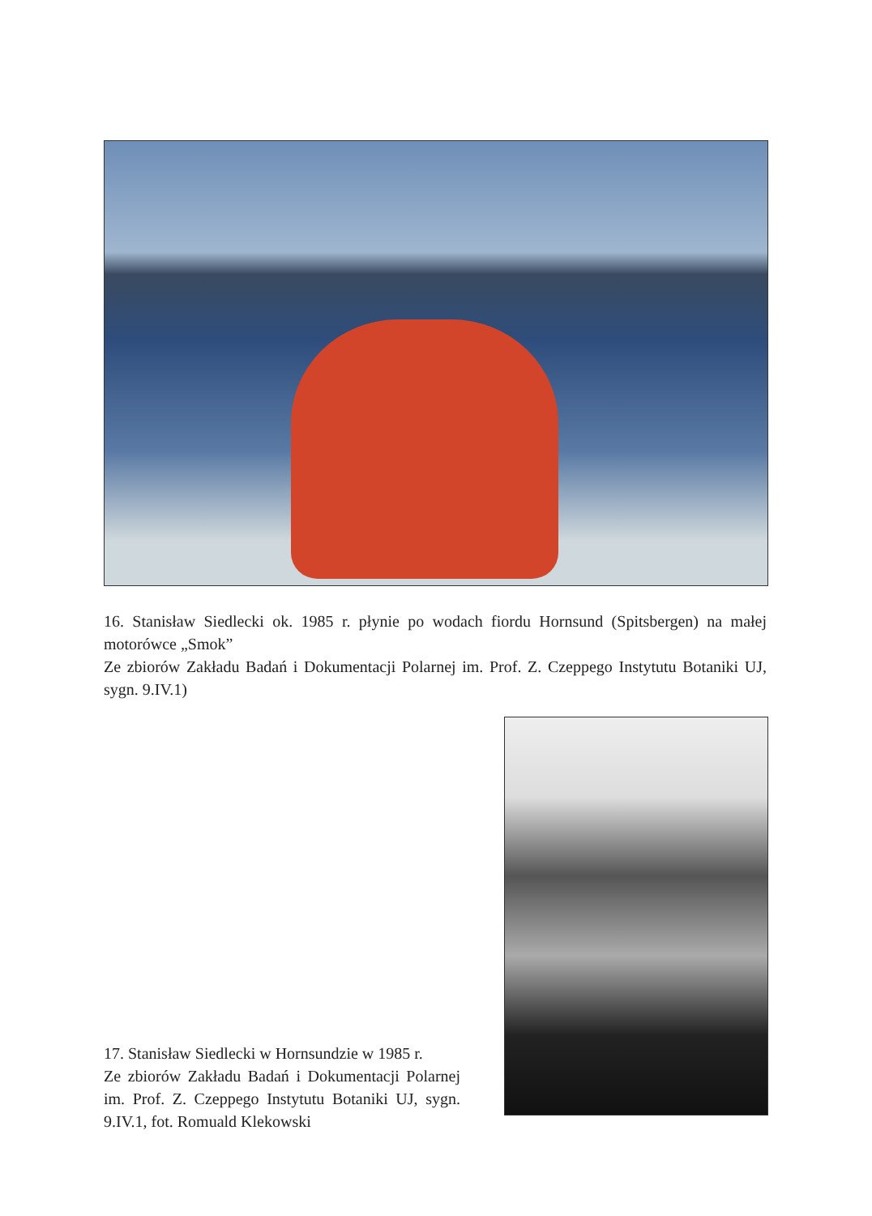16. Stanisław Siedlecki ok. 1985 r. płynie po wodach fiordu Hornsund (Spitsbergen) na małej motorówce „Smok”
Ze zbiorów Zakładu Badań i Dokumentacji Polarnej im. Prof. Z. Czeppego Instytutu Botaniki UJ, sygn. 9.IV.1)
17. Stanisław Siedlecki w Hornsundzie w 1985 r.
Ze zbiorów Zakładu Badań i Dokumentacji Polarnej im. Prof. Z. Czeppego Instytutu Botaniki UJ, sygn. 9.IV.1, fot. Romuald Klekowski